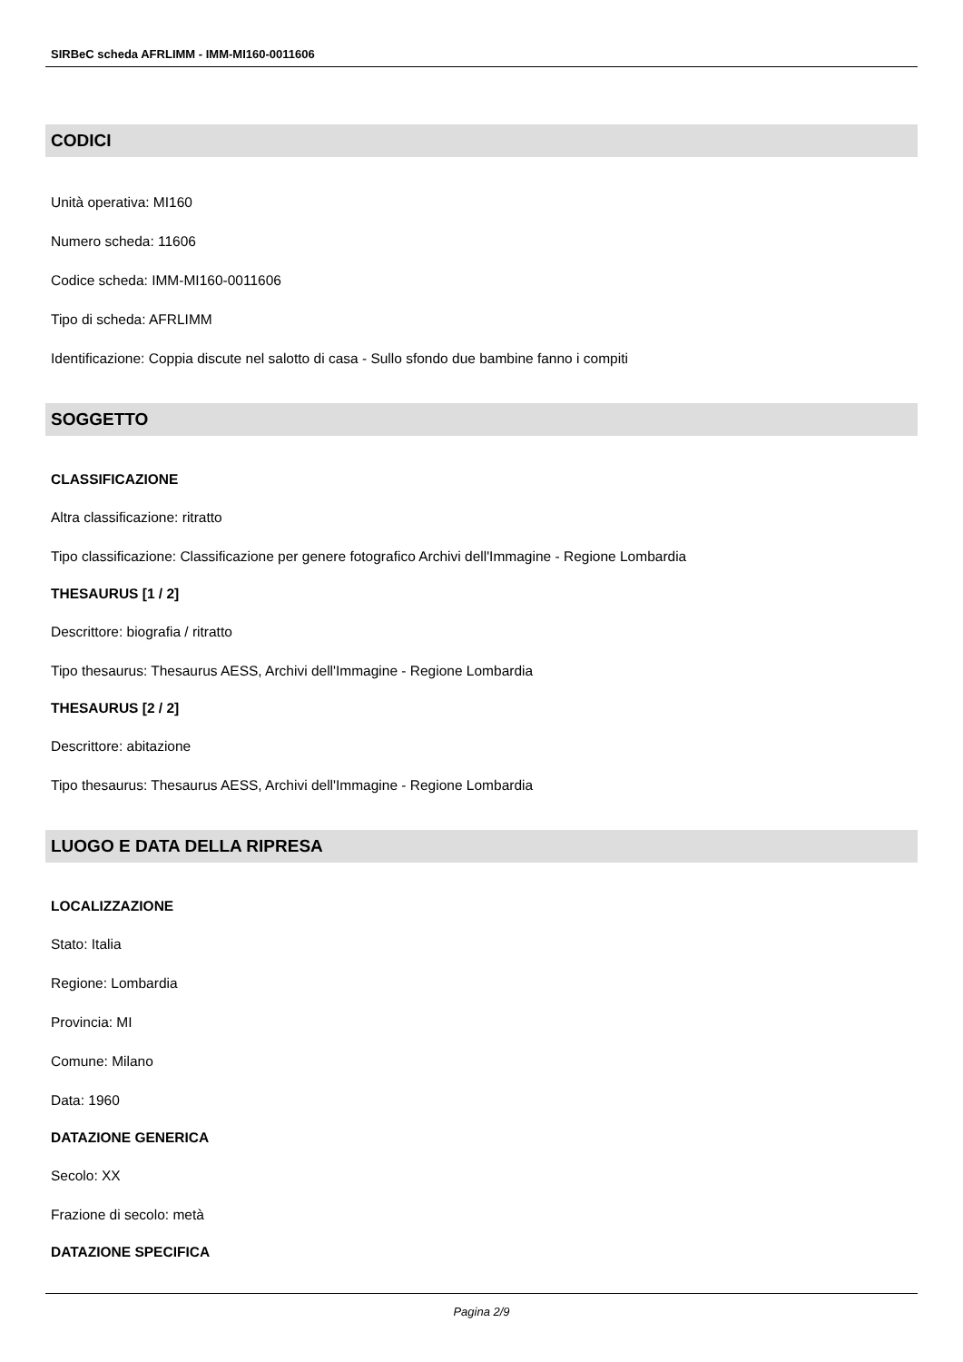SIRBeC scheda AFRLIMM - IMM-MI160-0011606
CODICI
Unità operativa: MI160
Numero scheda: 11606
Codice scheda: IMM-MI160-0011606
Tipo di scheda: AFRLIMM
Identificazione: Coppia discute nel salotto di casa - Sullo sfondo due bambine fanno i compiti
SOGGETTO
CLASSIFICAZIONE
Altra classificazione: ritratto
Tipo classificazione: Classificazione per genere fotografico Archivi dell'Immagine - Regione Lombardia
THESAURUS [1 / 2]
Descrittore: biografia / ritratto
Tipo thesaurus: Thesaurus AESS, Archivi dell'Immagine - Regione Lombardia
THESAURUS [2 / 2]
Descrittore: abitazione
Tipo thesaurus: Thesaurus AESS, Archivi dell'Immagine - Regione Lombardia
LUOGO E DATA DELLA RIPRESA
LOCALIZZAZIONE
Stato: Italia
Regione: Lombardia
Provincia: MI
Comune: Milano
Data: 1960
DATAZIONE GENERICA
Secolo: XX
Frazione di secolo: metà
DATAZIONE SPECIFICA
Pagina 2/9